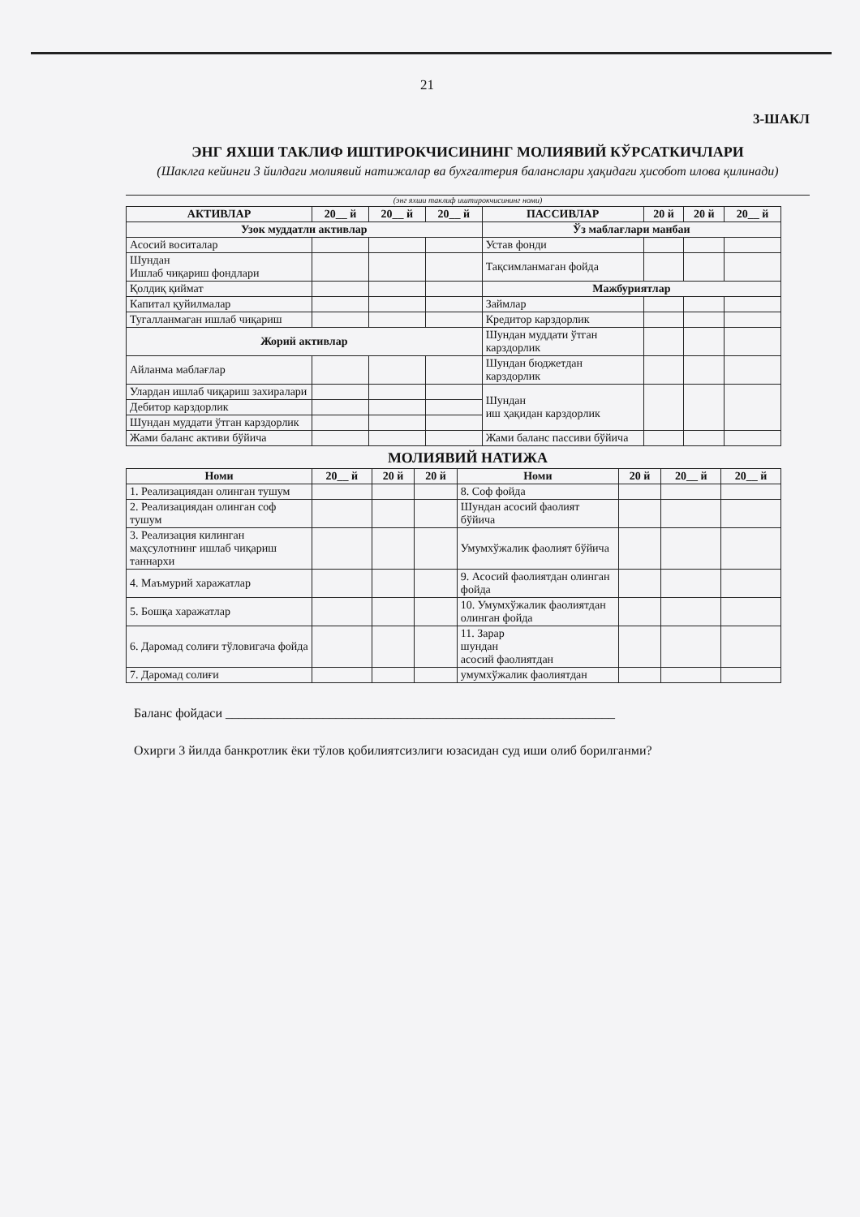21
3-ШАКЛ
ЭНГ ЯХШИ ТАКЛИФ ИШТИРОКЧИСИНИНГ МОЛИЯВИЙ КЎРСАТКИЧЛАРИ
(Шаклга кейинги 3 йилдаги молиявий натижалар ва бухгалтерия баланслари ҳақидаги ҳисобот илова қилинади)
(энг яхши таклиф иштирокчисининг номи)
| АКТИВЛАР | 20__ й | 20__ й | 20__ й | ПАССИВЛАР | 20 й | 20 й | 20__ й |
| --- | --- | --- | --- | --- | --- | --- | --- |
| Узок муддатли активлар | | | | Ўз маблағлари манбаи | | | |
| Асосий воситалар | | | | Устав фонди | | | |
| Шундан Ишлаб чиқариш фондлари | | | | Тақсимланмаган фойда | | | |
| Қолдиқ қиймат | | | | Мажбуриятлар | | | |
| Капитал қуйилмалар | | | | Займлар | | | |
| Тугалланмаган ишлаб чиқариш | | | | Кредитор карздорлик | | | |
| Жорий активлар | | | | Шундан муддати ўтган карздорлик | | | |
| Айланма маблағлар | | | | Шундан бюджетдан карздорлик | | | |
| Улардан ишлаб чиқариш захиралари | | | | Шундан иш ҳақидан карздорлик | | | |
| Дебитор карздорлик | | | | | | | |
| Шундан муддати ўтган карздорлик | | | | | | | |
| Жами баланс активи бўйича | | | | Жами баланс пассиви бўйича | | | |
МОЛИЯВИЙ НАТИЖА
| Номи | 20__ й | 20 й | 20 й | Номи | 20 й | 20__ й | 20__ й |
| --- | --- | --- | --- | --- | --- | --- | --- |
| 1. Реализациядан олинган тушум | | | | 8. Соф фойда | | | |
| 2. Реализациядан олинган соф тушум | | | | Шундан асосий фаолият бўйича | | | |
| 3. Реализация килинган маҳсулотнинг ишлаб чиқариш таннархи | | | | Умумхўжалик фаолият бўйича | | | |
| 4. Маъмурий харажатлар | | | | 9. Асосий фаолиятдан олинган фойда | | | |
| 5. Бошқа харажатлар | | | | 10. Умумхўжалик фаолиятдан олинган фойда | | | |
| 6. Даромад солиғи тўловигача фойда | | | | 11. Зарар шундан асосий фаолиятдан | | | |
| 7. Даромад солиғи | | | | умумхўжалик фаолиятдан | | | |
Баланс фойдаси ____________________________________________________________
Охирги 3 йилда банкротлик ёки тўлов қобилиятсизлиги юзасидан суд иши олиб борилганми?